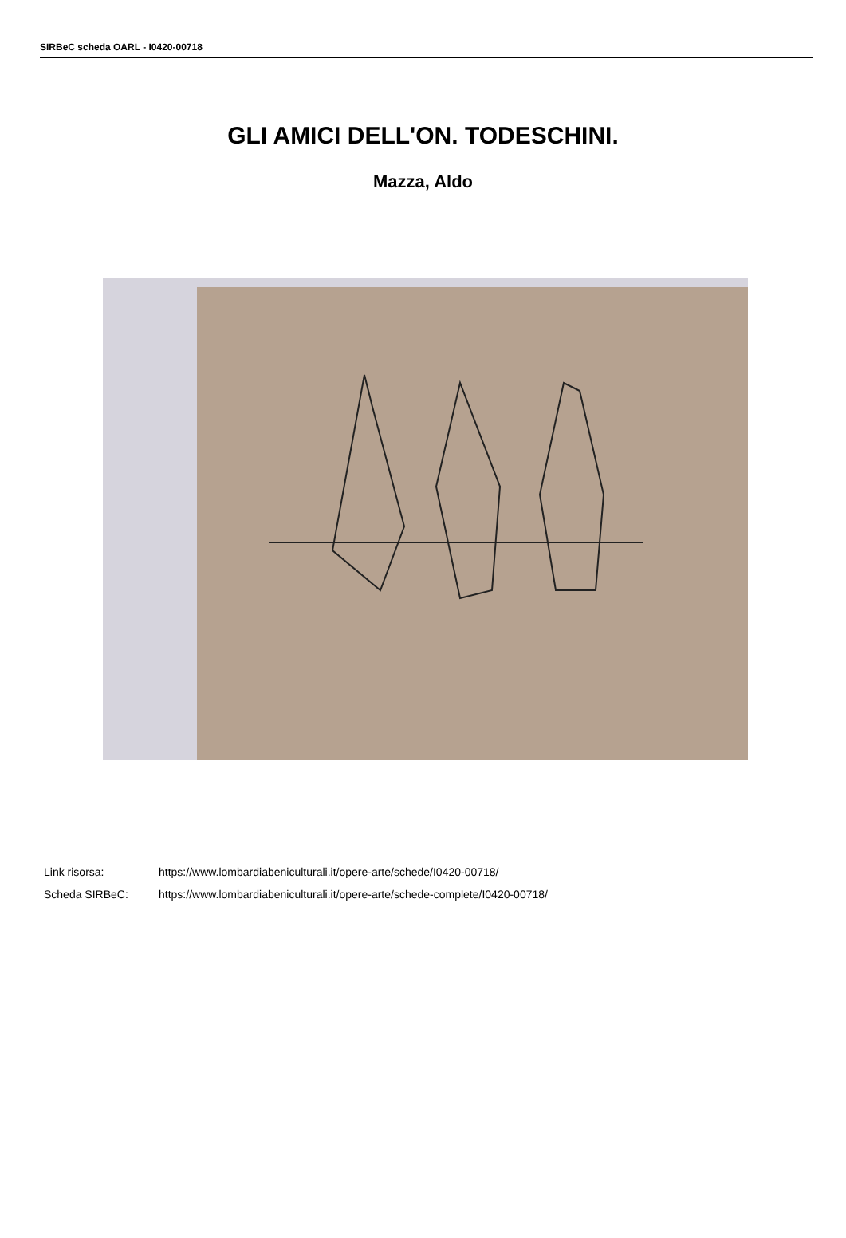SIRBeC scheda OARL - I0420-00718
GLI AMICI DELL'ON. TODESCHINI.
Mazza, Aldo
| Link risorsa: | https://www.lombardiabeniculturali.it/opere-arte/schede/I0420-00718/ |
| Scheda SIRBeC: | https://www.lombardiabeniculturali.it/opere-arte/schede-complete/I0420-00718/ |